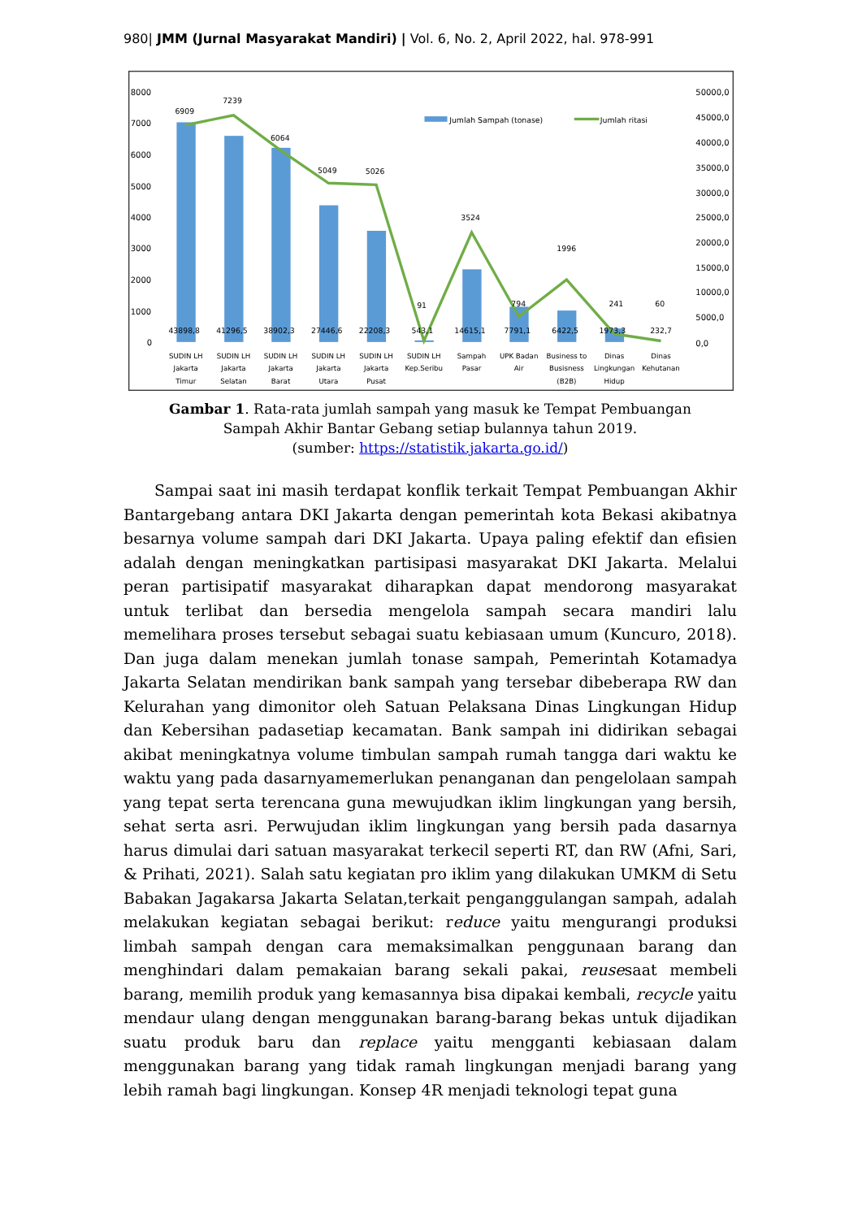980| JMM (Jurnal Masyarakat Mandiri) | Vol. 6, No. 2, April 2022, hal. 978-991
8000
7000
6000
5000
4000
3000
2000
1000
0
50000,0
45000,0
40000,0
35000,0
30000,0
25000,0
20000,0
15000,0
10000,0
5000,0
0,0
Jumlah Sampah (tonase)
Jumlah ritasi
6909
7239
6064
5049
5026
91
3524
794
1996
241
60
43898,8
41296,5
38902,3
27446,6
22208,3
543,1
14615,1
7791,1
6422,5
1973,3
232,7
SUDIN LH
Jakarta
Timur
SUDIN LH
Jakarta
Selatan
SUDIN LH
Jakarta
Barat
SUDIN LH
Jakarta
Utara
SUDIN LH
Jakarta
Pusat
SUDIN LH
Kep.Seribu
Sampah
Pasar
UPK Badan
Air
Business to
Busisness
(B2B)
Dinas
Lingkungan
Hidup
Dinas
Kehutanan
Gambar 1. Rata-rata jumlah sampah yang masuk ke Tempat Pembuangan
Sampah Akhir Bantar Gebang setiap bulannya tahun 2019.
(sumber: https://statistik.jakarta.go.id/)
Sampai saat ini masih terdapat konflik terkait Tempat Pembuangan Akhir Bantargebang antara DKI Jakarta dengan pemerintah kota Bekasi akibatnya besarnya volume sampah dari DKI Jakarta. Upaya paling efektif dan efisien adalah dengan meningkatkan partisipasi masyarakat DKI Jakarta. Melalui peran partisipatif masyarakat diharapkan dapat mendorong masyarakat untuk terlibat dan bersedia mengelola sampah secara mandiri lalu memelihara proses tersebut sebagai suatu kebiasaan umum (Kuncuro, 2018). Dan juga dalam menekan jumlah tonase sampah, Pemerintah Kotamadya Jakarta Selatan mendirikan bank sampah yang tersebar dibeberapa RW dan Kelurahan yang dimonitor oleh Satuan Pelaksana Dinas Lingkungan Hidup dan Kebersihan padasetiap kecamatan. Bank sampah ini didirikan sebagai akibat meningkatnya volume timbulan sampah rumah tangga dari waktu ke waktu yang pada dasarnyamemerlukan penanganan dan pengelolaan sampah yang tepat serta terencana guna mewujudkan iklim lingkungan yang bersih, sehat serta asri. Perwujudan iklim lingkungan yang bersih pada dasarnya harus dimulai dari satuan masyarakat terkecil seperti RT, dan RW (Afni, Sari, & Prihati, 2021). Salah satu kegiatan pro iklim yang dilakukan UMKM di Setu Babakan Jagakarsa Jakarta Selatan,terkait penganggulangan sampah, adalah melakukan kegiatan sebagai berikut: reduce yaitu mengurangi produksi limbah sampah dengan cara memaksimalkan penggunaan barang dan menghindari dalam pemakaian barang sekali pakai, reusesaat membeli barang, memilih produk yang kemasannya bisa dipakai kembali, recycle yaitu mendaur ulang dengan menggunakan barang-barang bekas untuk dijadikan suatu produk baru dan replace yaitu mengganti kebiasaan dalam menggunakan barang yang tidak ramah lingkungan menjadi barang yang lebih ramah bagi lingkungan. Konsep 4R menjadi teknologi tepat guna